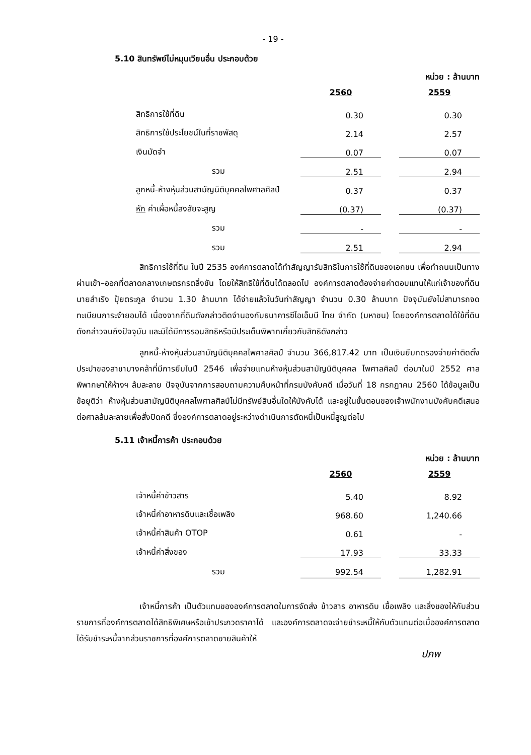- 19 -
5.10 สินทรัพย์ไม่หมุนเวียนอื่น ประกอบด้วย
หน่วย : ล้านบาท
| | 2560 | | 2559 |
| สิทธิการใช้ที่ดิน | 0.30 | | 0.30 |
| สิทธิการใช้ประโยชน์ในที่ราชพัสดุ | 2.14 | | 2.57 |
| เงินมัดจำ | 0.07 | | 0.07 |
| รวม | 2.51 | | 2.94 |
| ลูกหนี้-ห้างหุ้นส่วนสามัญนิติบุคคลไพศาลศิลป์ | 0.37 | | 0.37 |
| หัก ค่าเผื่อหนี้สงสัยจะสูญ | (0.37) | | (0.37) |
| รวม | - | | - |
| รวม | 2.51 | | 2.94 |
สิทธิการใช้ที่ดิน ในปี 2535 องค์การตลาดได้ทำสัญญารับสิทธิในการใช้ที่ดินของเอกชน เพื่อทำถนนเป็นทางผ่านเข้า–ออกที่ตลาดกลางเกษตรกรตลิ่งชัน โดยให้สิทธิใช้ที่ดินได้ตลอดไป องค์การตลาดต้องจ่ายค่าตอบแทนให้แก่เจ้าของที่ดิน นายสำเริง ปุ้ยตระกูล จำนวน 1.30 ล้านบาท ได้จ่ายแล้วในวันทำสัญญา จำนวน 0.30 ล้านบาท ปัจจุบันยังไม่สามารถจดทะเบียนภาระจำยอมได้ เนื่องจากที่ดินดังกล่าวติดจำนองกับธนาคารซีไอเอ็มบี ไทย จำกัด (มหาชน) โดยองค์การตลาดได้ใช้ที่ดินดังกล่าวจนถึงปัจจุบัน และมิได้มีการรอนสิทธิหรือมีประเด็นพิพาทเกี่ยวกับสิทธิดังกล่าว
ลูกหนี้-ห้างหุ้นส่วนสามัญนิติบุคคลไพศาลศิลป์ จำนวน 366,817.42 บาท เป็นเงินยืมทดรองจ่ายค่าติดตั้งประปาของสาขาบางคล้าที่มีการยืมในปี 2546 เพื่อจ่ายแทนห้างหุ้นส่วนสามัญนิติบุคคล ไพศาลศิลป์ ต่อมาในปี 2552 ศาลพิพากษาให้ห้างฯ ล้มละลาย ปัจจุบันจากการสอบถามความคืบหน้าที่กรมบังคับคดี เมื่อวันที่ 18 กรกฎาคม 2560 ได้ข้อมูลเป็นข้อยุติว่า ห้างหุ้นส่วนสามัญนิติบุคคลไพศาลศิลป์ไม่มีทรัพย์สินอื่นใดให้บังคับได้ และอยู่ในขั้นตอนของเจ้าพนักงานบังคับคดีเสนอต่อศาลล้มละลายเพื่อสั่งปิดคดี ซึ่งองค์การตลาดอยู่ระหว่างดำเนินการตัดหนี้เป็นหนี้สูญต่อไป
5.11 เจ้าหนี้การค้า ประกอบด้วย
หน่วย : ล้านบาท
| | 2560 | | 2559 |
| เจ้าหนี้ค่าข้าวสาร | 5.40 | | 8.92 |
| เจ้าหนี้ค่าอาหารดิบและเชื้อเพลิง | 968.60 | | 1,240.66 |
| เจ้าหนี้ค่าสินค้า OTOP | 0.61 | | - |
| เจ้าหนี้ค่าสิ่งของ | 17.93 | | 33.33 |
| รวม | 992.54 | | 1,282.91 |
เจ้าหนี้การค้า เป็นตัวแทนขององค์การตลาดในการจัดส่ง ข้าวสาร อาหารดิบ เชื้อเพลิง และสิ่งของให้กับส่วนราชการที่องค์การตลาดได้สิทธิพิเศษหรือเข้าประกวดราคาได้ และองค์การตลาดจะจ่ายชำระหนี้ให้กับตัวแทนต่อเมื่อองค์การตลาดได้รับชำระหนี้จากส่วนราชการที่องค์การตลาดขายสินค้าให้
ปภพ